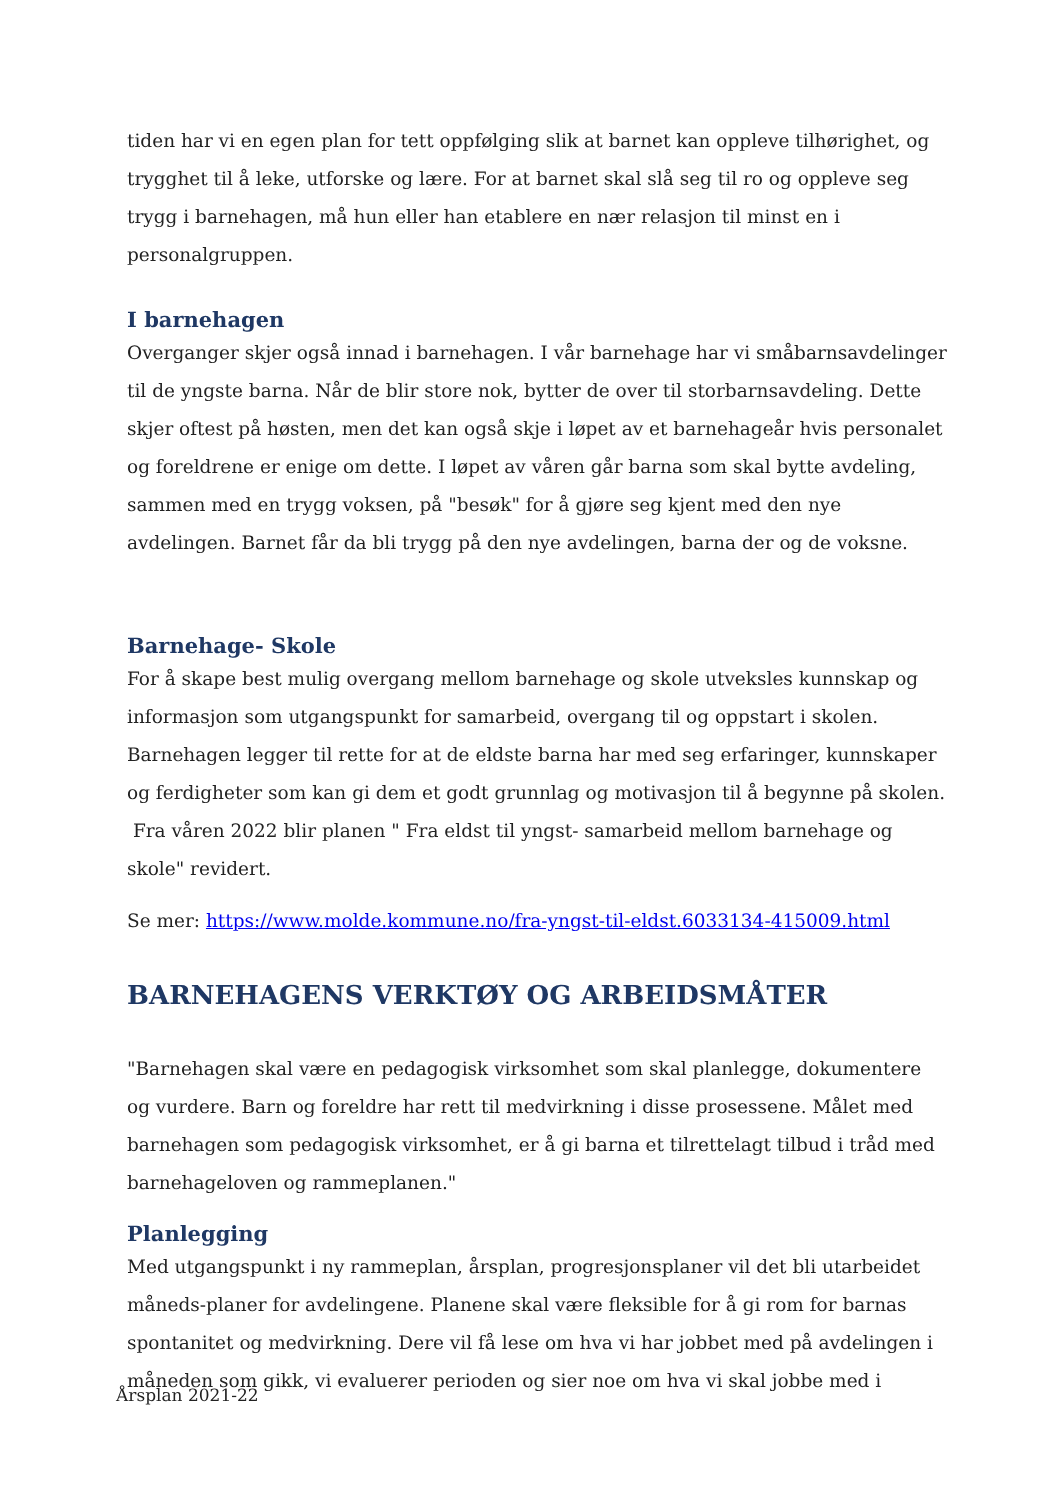tiden har vi en egen plan for tett oppfølging slik at barnet kan oppleve tilhørighet, og trygghet til å leke, utforske og lære. For at barnet skal slå seg til ro og oppleve seg trygg i barnehagen, må hun eller han etablere en nær relasjon til minst en i personalgruppen.
I barnehagen
Overganger skjer også innad i barnehagen. I vår barnehage har vi småbarnsavdelinger til de yngste barna. Når de blir store nok, bytter de over til storbarnsavdeling. Dette skjer oftest på høsten, men det kan også skje i løpet av et barnehageår hvis personalet og foreldrene er enige om dette. I løpet av våren går barna som skal bytte avdeling, sammen med en trygg voksen, på "besøk" for å gjøre seg kjent med den nye avdelingen. Barnet får da bli trygg på den nye avdelingen, barna der og de voksne.
Barnehage- Skole
For å skape best mulig overgang mellom barnehage og skole utveksles kunnskap og informasjon som utgangspunkt for samarbeid, overgang til og oppstart i skolen. Barnehagen legger til rette for at de eldste barna har med seg erfaringer, kunnskaper og ferdigheter som kan gi dem et godt grunnlag og motivasjon til å begynne på skolen.
Fra våren 2022 blir planen " Fra eldst til yngst- samarbeid mellom barnehage og skole" revidert.
Se mer: https://www.molde.kommune.no/fra-yngst-til-eldst.6033134-415009.html
BARNEHAGENS VERKTØY OG ARBEIDSMÅTER
"Barnehagen skal være en pedagogisk virksomhet som skal planlegge, dokumentere og vurdere. Barn og foreldre har rett til medvirkning i disse prosessene. Målet med barnehagen som pedagogisk virksomhet, er å gi barna et tilrettelagt tilbud i tråd med barnehageloven og rammeplanen."
Planlegging
Med utgangspunkt i ny rammeplan, årsplan, progresjonsplaner vil det bli utarbeidet måneds-planer for avdelingene. Planene skal være fleksible for å gi rom for barnas spontanitet og medvirkning. Dere vil få lese om hva vi har jobbet med på avdelingen i måneden som gikk, vi evaluerer perioden og sier noe om hva vi skal jobbe med i
Årsplan 2021-22